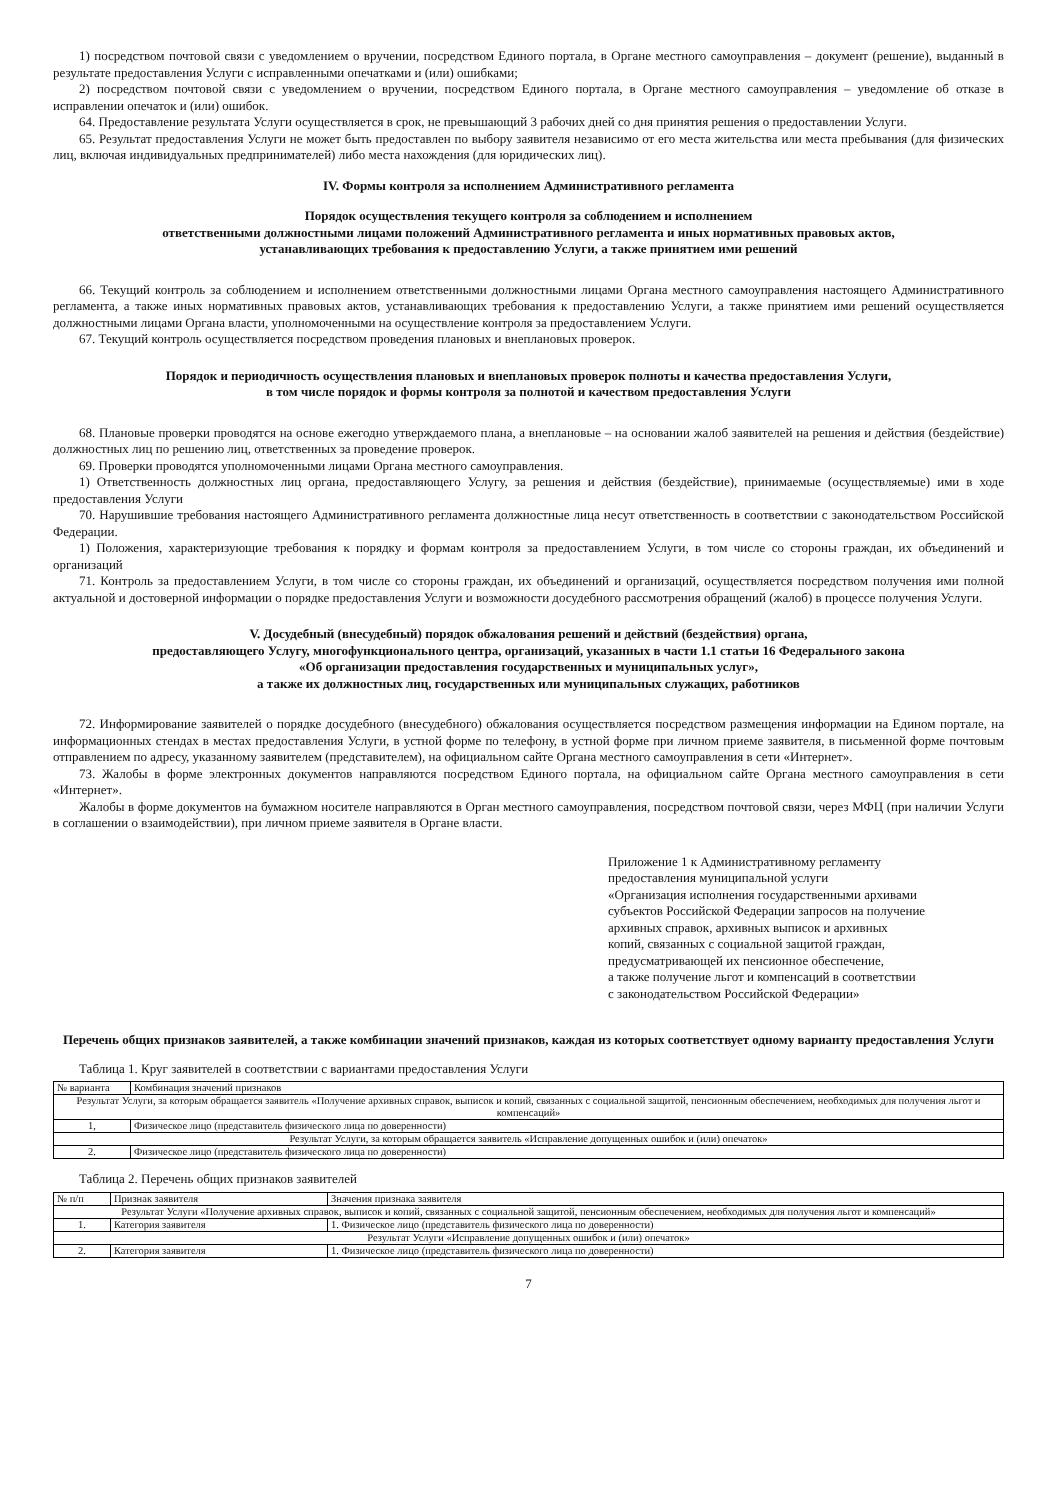1) посредством почтовой связи с уведомлением о вручении, посредством Единого портала, в Органе местного самоуправления – документ (решение), выданный в результате предоставления Услуги с исправленными опечатками и (или) ошибками;
2) посредством почтовой связи с уведомлением о вручении, посредством Единого портала, в Органе местного самоуправления – уведомление об отказе в исправлении опечаток и (или) ошибок.
64. Предоставление результата Услуги осуществляется в срок, не превышающий 3 рабочих дней со дня принятия решения о предоставлении Услуги.
65. Результат предоставления Услуги не может быть предоставлен по выбору заявителя независимо от его места жительства или места пребывания (для физических лиц, включая индивидуальных предпринимателей) либо места нахождения (для юридических лиц).
IV. Формы контроля за исполнением Административного регламента
Порядок осуществления текущего контроля за соблюдением и исполнением
ответственными должностными лицами положений Административного регламента и иных нормативных правовых актов,
устанавливающих требования к предоставлению Услуги, а также принятием ими решений
66. Текущий контроль за соблюдением и исполнением ответственными должностными лицами Органа местного самоуправления настоящего Административного регламента, а также иных нормативных правовых актов, устанавливающих требования к предоставлению Услуги, а также принятием ими решений осуществляется должностными лицами Органа власти, уполномоченными на осуществление контроля за предоставлением Услуги.
67. Текущий контроль осуществляется посредством проведения плановых и внеплановых проверок.
Порядок и периодичность осуществления плановых и внеплановых проверок полноты и качества предоставления Услуги,
в том числе порядок и формы контроля за полнотой и качеством предоставления Услуги
68. Плановые проверки проводятся на основе ежегодно утверждаемого плана, а внеплановые – на основании жалоб заявителей на решения и действия (бездействие) должностных лиц по решению лиц, ответственных за проведение проверок.
69. Проверки проводятся уполномоченными лицами Органа местного самоуправления.
1) Ответственность должностных лиц органа, предоставляющего Услугу, за решения и действия (бездействие), принимаемые (осуществляемые) ими в ходе предоставления Услуги
70. Нарушившие требования настоящего Административного регламента должностные лица несут ответственность в соответствии с законодательством Российской Федерации.
1) Положения, характеризующие требования к порядку и формам контроля за предоставлением Услуги, в том числе со стороны граждан, их объединений и организаций
71. Контроль за предоставлением Услуги, в том числе со стороны граждан, их объединений и организаций, осуществляется посредством получения ими полной актуальной и достоверной информации о порядке предоставления Услуги и возможности досудебного рассмотрения обращений (жалоб) в процессе получения Услуги.
V. Досудебный (внесудебный) порядок обжалования решений и действий (бездействия) органа,
предоставляющего Услугу, многофункционального центра, организаций, указанных в части 1.1 статьи 16 Федерального закона
«Об организации предоставления государственных и муниципальных услуг»,
а также их должностных лиц, государственных или муниципальных служащих, работников
72. Информирование заявителей о порядке досудебного (внесудебного) обжалования осуществляется посредством размещения информации на Едином портале, на информационных стендах в местах предоставления Услуги, в устной форме по телефону, в устной форме при личном приеме заявителя, в письменной форме почтовым отправлением по адресу, указанному заявителем (представителем), на официальном сайте Органа местного самоуправления в сети «Интернет».
73. Жалобы в форме электронных документов направляются посредством Единого портала, на официальном сайте Органа местного самоуправления в сети «Интернет».
Жалобы в форме документов на бумажном носителе направляются в Орган местного самоуправления, посредством почтовой связи, через МФЦ (при наличии Услуги в соглашении о взаимодействии), при личном приеме заявителя в Органе власти.
Приложение 1 к Административному регламенту
предоставления муниципальной услуги
«Организация исполнения государственными архивами
субъектов Российской Федерации запросов на получение
архивных справок, архивных выписок и архивных
копий, связанных с социальной защитой граждан,
предусматривающей их пенсионное обеспечение,
а также получение льгот и компенсаций в соответствии
с законодательством Российской Федерации»
Перечень общих признаков заявителей, а также комбинации значений признаков, каждая из которых соответствует одному варианту предоставления Услуги
Таблица 1. Круг заявителей в соответствии с вариантами предоставления Услуги
| № варианта | Комбинация значений признаков |
| --- | --- |
| Результат Услуги, за которым обращается заявитель «Получение архивных справок, выписок и копий, связанных с социальной защитой, пенсионным обеспечением, необходимых для получения льгот и компенсаций» | |
| 1, | Физическое лицо (представитель физического лица по доверенности) |
| Результат Услуги, за которым обращается заявитель «Исправление допущенных ошибок и (или) опечаток» | |
| 2. | Физическое лицо (представитель физического лица по доверенности) |
Таблица 2. Перечень общих признаков заявителей
| № п/п | Признак заявителя | Значения признака заявителя |
| --- | --- | --- |
| Результат Услуги «Получение архивных справок, выписок и копий, связанных с социальной защитой, пенсионным обеспечением, необходимых для получения льгот и компенсаций» | | |
| 1. | Категория заявителя | 1. Физическое лицо (представитель физического лица по доверенности) |
| Результат Услуги «Исправление допущенных ошибок и (или) опечаток» | | |
| 2. | Категория заявителя | 1. Физическое лицо (представитель физического лица по доверенности) |
7